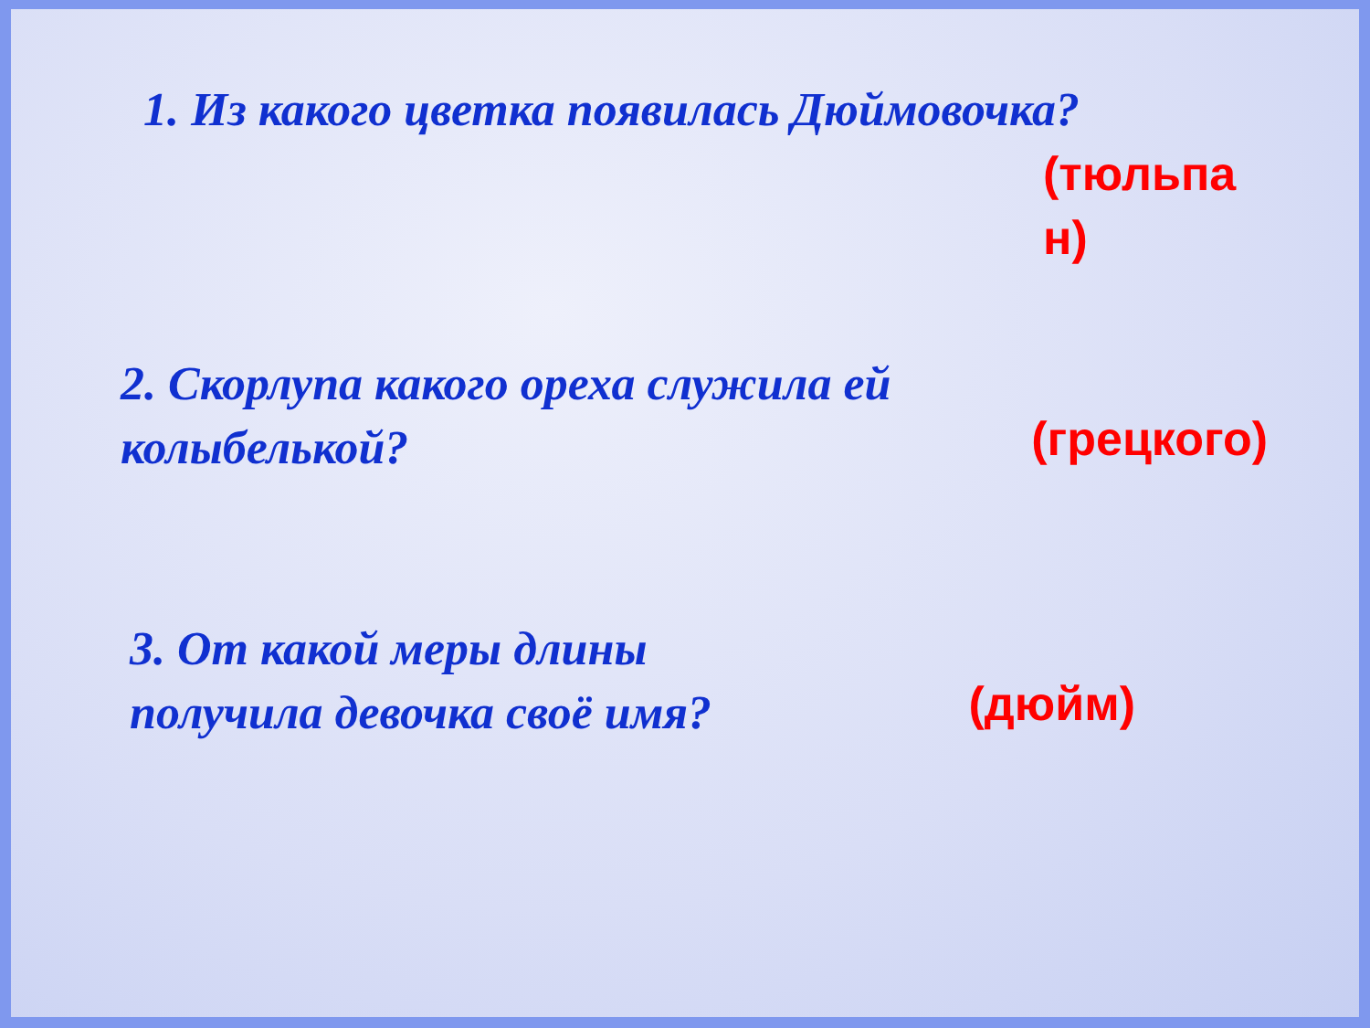1. Из какого цветка появилась Дюймовочка?
(тюльпа н)
2. Скорлупа какого ореха служила ей
колыбелькой?
(грецкого)
3. От какой меры длины
получила девочка своё имя?
(дюйм)